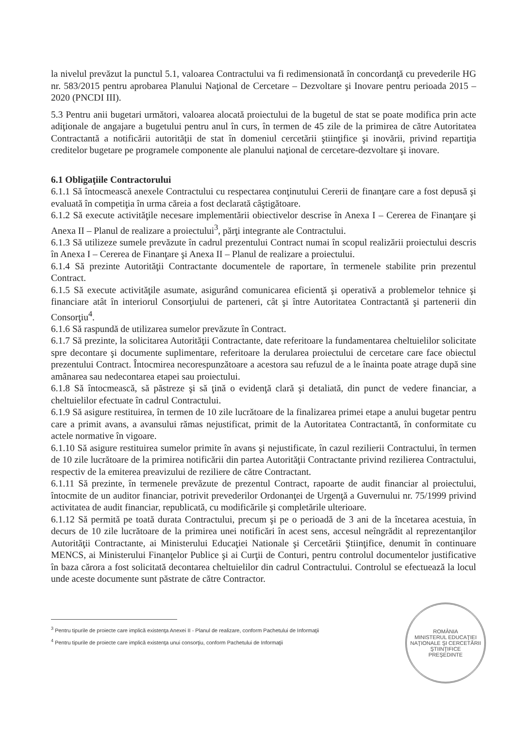la nivelul prevăzut la punctul 5.1, valoarea Contractului va fi redimensionată în concordanţă cu prevederile HG nr. 583/2015 pentru aprobarea Planului Naţional de Cercetare – Dezvoltare şi Inovare pentru perioada 2015 – 2020 (PNCDI III).
5.3 Pentru anii bugetari următori, valoarea alocată proiectului de la bugetul de stat se poate modifica prin acte adiţionale de angajare a bugetului pentru anul în curs, în termen de 45 zile de la primirea de către Autoritatea Contractantă a notificării autorităţii de stat în domeniul cercetării ştiinţifice şi inovării, privind repartiţia creditelor bugetare pe programele componente ale planului naţional de cercetare-dezvoltare şi inovare.
6.1 Obligaţiile Contractorului
6.1.1 Să întocmească anexele Contractului cu respectarea conţinutului Cererii de finanţare care a fost depusă şi evaluată în competiţia în urma căreia a fost declarată câştigătoare.
6.1.2 Să execute activităţile necesare implementării obiectivelor descrise în Anexa I – Cererea de Finanţare şi Anexa II – Planul de realizare a proiectului<sup>3</sup>, părţi integrante ale Contractului.
6.1.3 Să utilizeze sumele prevăzute în cadrul prezentului Contract numai în scopul realizării proiectului descris în Anexa I – Cererea de Finanţare şi Anexa II – Planul de realizare a proiectului.
6.1.4 Să prezinte Autorităţii Contractante documentele de raportare, în termenele stabilite prin prezentul Contract.
6.1.5 Să execute activităţile asumate, asigurând comunicarea eficientă şi operativă a problemelor tehnice şi financiare atât în interiorul Consorţiului de parteneri, cât şi între Autoritatea Contractantă şi partenerii din Consorţiu<sup>4</sup>.
6.1.6 Să raspundă de utilizarea sumelor prevăzute în Contract.
6.1.7 Să prezinte, la solicitarea Autorităţii Contractante, date referitoare la fundamentarea cheltuielilor solicitate spre decontare şi documente suplimentare, referitoare la derularea proiectului de cercetare care face obiectul prezentului Contract. Întocmirea necorespunzătoare a acestora sau refuzul de a le înainta poate atrage după sine amânarea sau nedecontarea etapei sau proiectului.
6.1.8 Să întocmească, să păstreze şi să ţină o evidenţă clară şi detaliată, din punct de vedere financiar, a cheltuielilor efectuate în cadrul Contractului.
6.1.9 Să asigure restituirea, în termen de 10 zile lucrătoare de la finalizarea primei etape a anului bugetar pentru care a primit avans, a avansului rămas nejustificat, primit de la Autoritatea Contractantă, în conformitate cu actele normative în vigoare.
6.1.10 Să asigure restituirea sumelor primite în avans şi nejustificate, în cazul rezilierii Contractului, în termen de 10 zile lucrătoare de la primirea notificării din partea Autorităţii Contractante privind rezilierea Contractului, respectiv de la emiterea preavizului de reziliere de către Contractant.
6.1.11 Să prezinte, în termenele prevăzute de prezentul Contract, rapoarte de audit financiar al proiectului, întocmite de un auditor financiar, potrivit prevederilor Ordonanţei de Urgenţă a Guvernului nr. 75/1999 privind activitatea de audit financiar, republicată, cu modificările şi completările ulterioare.
6.1.12 Să permită pe toată durata Contractului, precum şi pe o perioadă de 3 ani de la încetarea acestuia, în decurs de 10 zile lucrătoare de la primirea unei notificări în acest sens, accesul neîngrădit al reprezentanţilor Autorităţii Contractante, ai Ministerului Educaţiei Nationale şi Cercetării Ştiinţifice, denumit în continuare MENCS, ai Ministerului Finanţelor Publice şi ai Curţii de Conturi, pentru controlul documentelor justificative în baza cărora a fost solicitată decontarea cheltuielilor din cadrul Contractului. Controlul se efectuează la locul unde aceste documente sunt păstrate de către Contractor.
<sup>3</sup> Pentru tipurile de proiecte care implică existenţa Anexei II - Planul de realizare, conform Pachetului de Informaţii
<sup>4</sup> Pentru tipurile de proiecte care implică existenţa unui consorţiu, conform Pachetului de Informaţii
ROMÂNIA
MINISTERUL EDUCAŢIEI NAŢIONALE ŞI CERCETĂRII ŞTIINŢIFICE
PREŞEDINTE